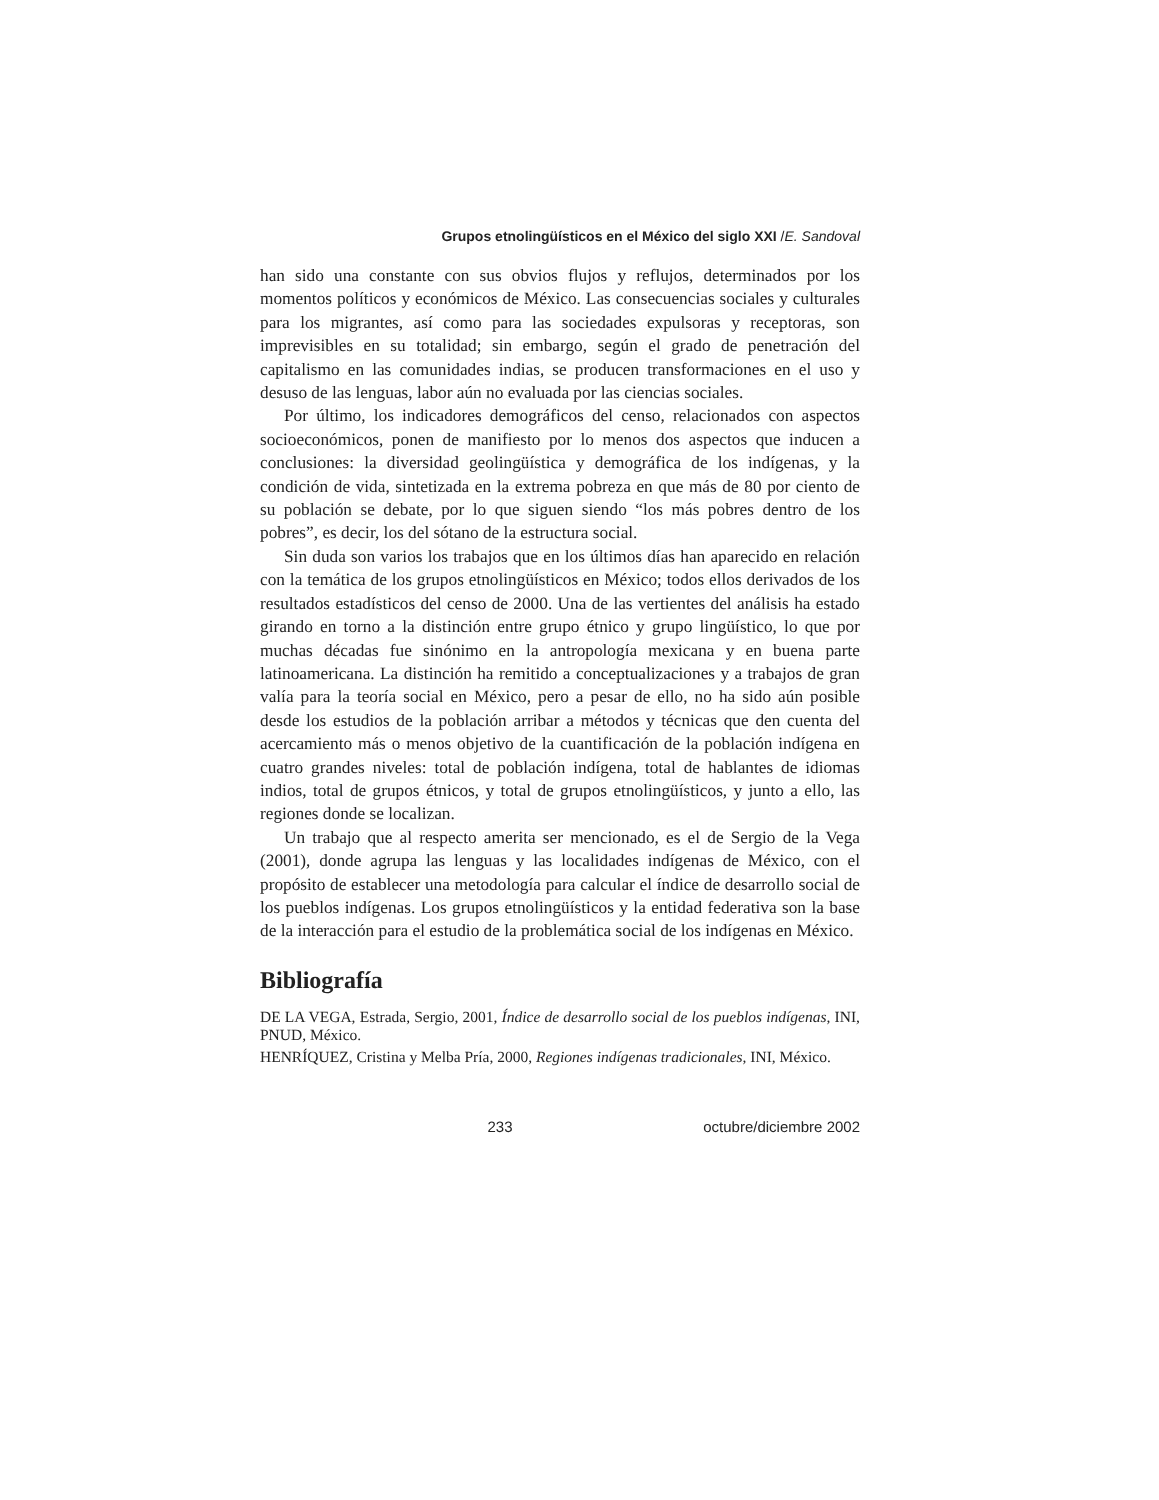Grupos etnolingüísticos en el México del siglo XXI /E. Sandoval
han sido una constante con sus obvios flujos y reflujos, determinados por los momentos políticos y económicos de México. Las consecuencias sociales y culturales para los migrantes, así como para las sociedades expulsoras y receptoras, son imprevisibles en su totalidad; sin embargo, según el grado de penetración del capitalismo en las comunidades indias, se producen transformaciones en el uso y desuso de las lenguas, labor aún no evaluada por las ciencias sociales.
Por último, los indicadores demográficos del censo, relacionados con aspectos socioeconómicos, ponen de manifiesto por lo menos dos aspectos que inducen a conclusiones: la diversidad geolingüística y demográfica de los indígenas, y la condición de vida, sintetizada en la extrema pobreza en que más de 80 por ciento de su población se debate, por lo que siguen siendo “los más pobres dentro de los pobres”, es decir, los del sótano de la estructura social.
Sin duda son varios los trabajos que en los últimos días han aparecido en relación con la temática de los grupos etnolingüísticos en México; todos ellos derivados de los resultados estadísticos del censo de 2000. Una de las vertientes del análisis ha estado girando en torno a la distinción entre grupo étnico y grupo lingüístico, lo que por muchas décadas fue sinónimo en la antropología mexicana y en buena parte latinoamericana. La distinción ha remitido a conceptualizaciones y a trabajos de gran valía para la teoría social en México, pero a pesar de ello, no ha sido aún posible desde los estudios de la población arribar a métodos y técnicas que den cuenta del acercamiento más o menos objetivo de la cuantificación de la población indígena en cuatro grandes niveles: total de población indígena, total de hablantes de idiomas indios, total de grupos étnicos, y total de grupos etnolingüísticos, y junto a ello, las regiones donde se localizan.
Un trabajo que al respecto amerita ser mencionado, es el de Sergio de la Vega (2001), donde agrupa las lenguas y las localidades indígenas de México, con el propósito de establecer una metodología para calcular el índice de desarrollo social de los pueblos indígenas. Los grupos etnolingüísticos y la entidad federativa son la base de la interacción para el estudio de la problemática social de los indígenas en México.
Bibliografía
DE LA VEGA, Estrada, Sergio, 2001, Índice de desarrollo social de los pueblos indígenas, INI, PNUD, México.
HENRÍQUEZ, Cristina y Melba Pría, 2000, Regiones indígenas tradicionales, INI, México.
233 octubre/diciembre 2002